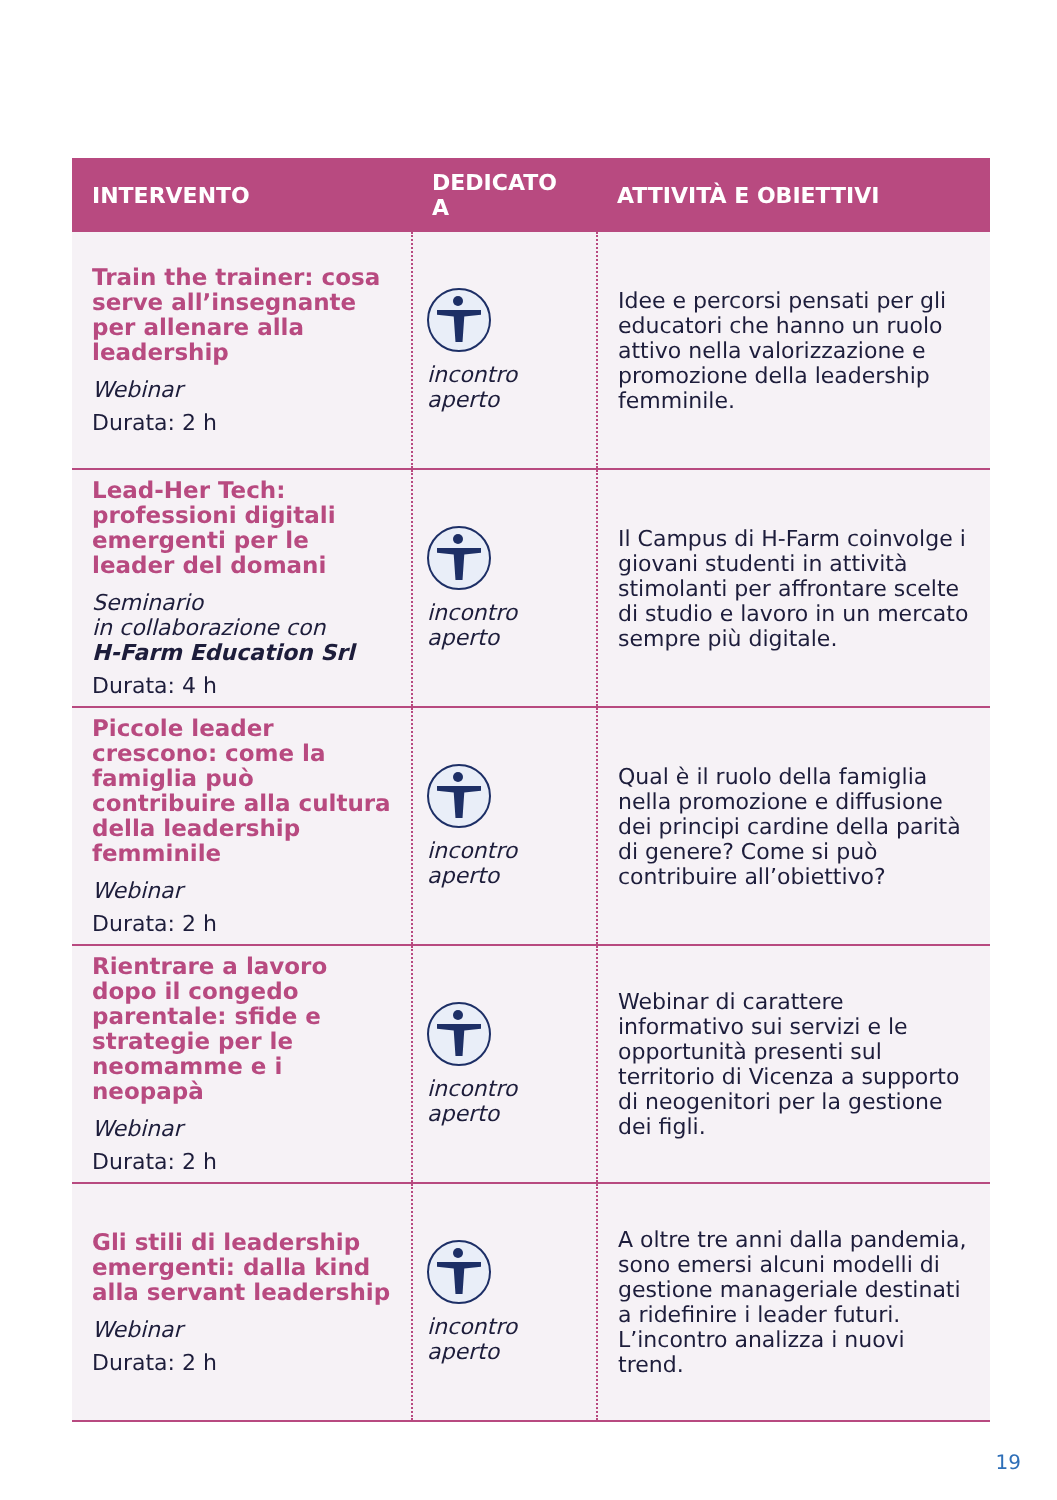| INTERVENTO | DEDICATO A | ATTIVITÀ E OBIETTIVI |
| --- | --- | --- |
| Train the trainer: cosa serve all’insegnante per allenare alla leadership Webinar Durata: 2 h | incontro aperto | Idee e percorsi pensati per gli educatori che hanno un ruolo attivo nella valorizzazione e promozione della leadership femminile. |
| Lead-Her Tech: professioni digitali emergenti per le leader del domani Seminario in collaborazione con H-Farm Education Srl Durata: 4 h | incontro aperto | Il Campus di H-Farm coinvolge i giovani studenti in attività stimolanti per affrontare scelte di studio e lavoro in un mercato sempre più digitale. |
| Piccole leader crescono: come la famiglia può contribuire alla cultura della leadership femminile Webinar Durata: 2 h | incontro aperto | Qual è il ruolo della famiglia nella promozione e diffusione dei principi cardine della parità di genere? Come si può contribuire all’obiettivo? |
| Rientrare a lavoro dopo il congedo parentale: sfide e strategie per le neomamme e i neopapà Webinar Durata: 2 h | incontro aperto | Webinar di carattere informativo sui servizi e le opportunità presenti sul territorio di Vicenza a supporto di neogenitori per la gestione dei figli. |
| Gli stili di leadership emergenti: dalla kind alla servant leadership Webinar Durata: 2 h | incontro aperto | A oltre tre anni dalla pandemia, sono emersi alcuni modelli di gestione manageriale destinati a ridefinire i leader futuri. L’incontro analizza i nuovi trend. |
19